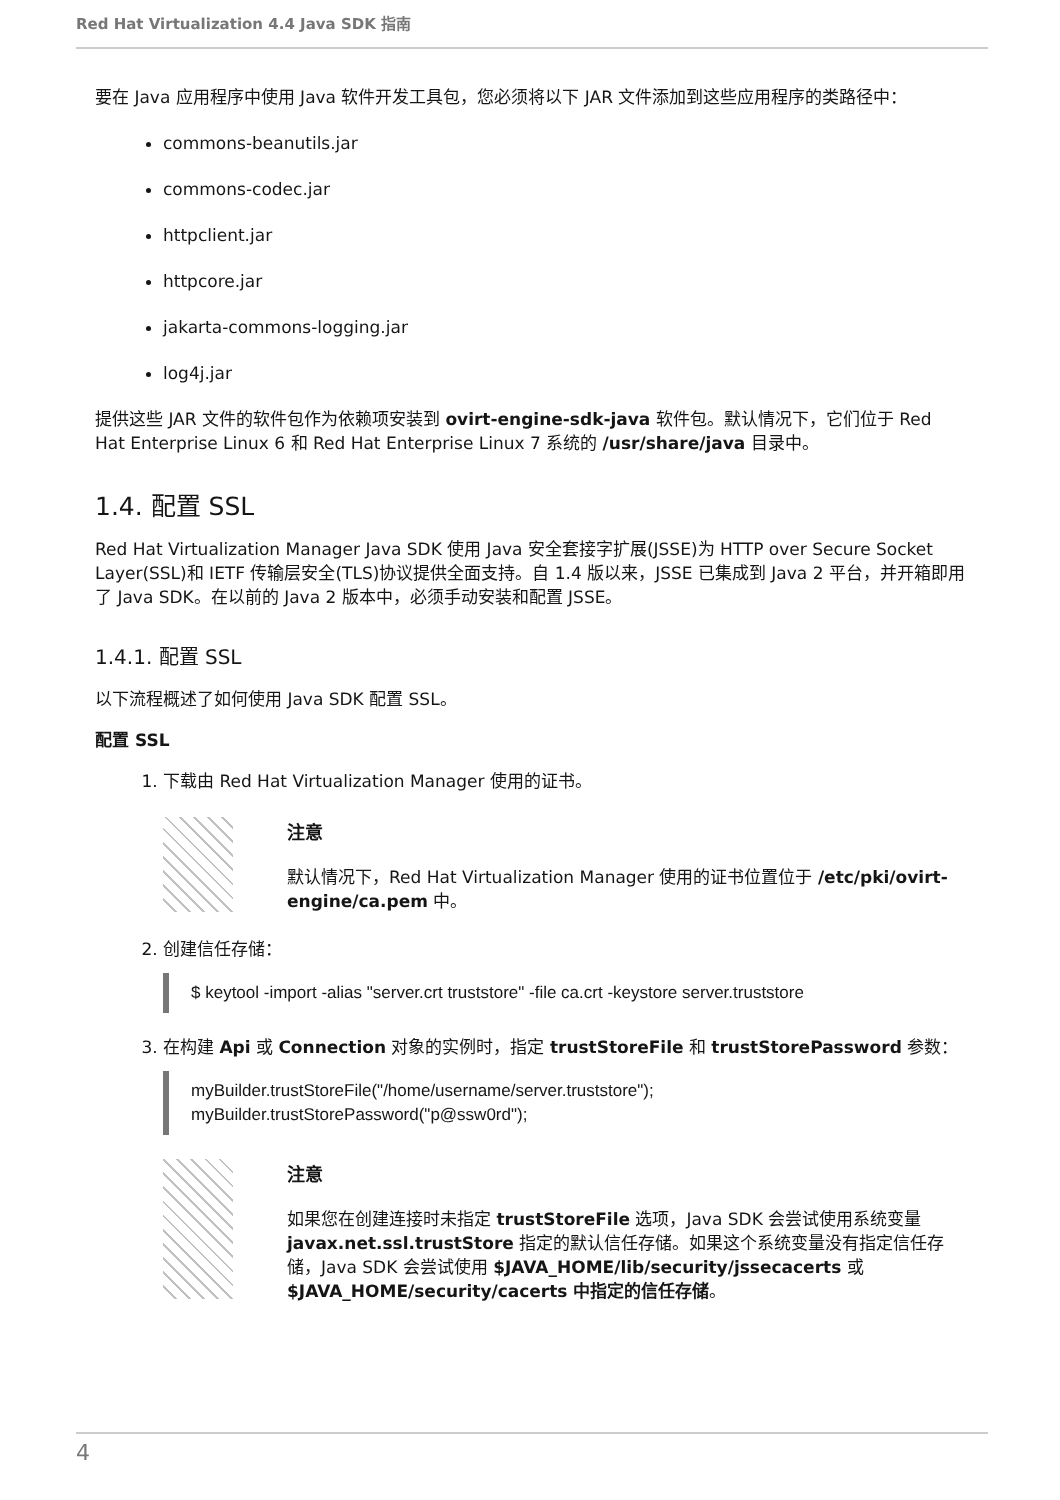Red Hat Virtualization 4.4 Java SDK 指南
要在 Java 应用程序中使用 Java 软件开发工具包，您必须将以下 JAR 文件添加到这些应用程序的类路径中：
commons-beanutils.jar
commons-codec.jar
httpclient.jar
httpcore.jar
jakarta-commons-logging.jar
log4j.jar
提供这些 JAR 文件的软件包作为依赖项安装到 ovirt-engine-sdk-java 软件包。默认情况下，它们位于 Red Hat Enterprise Linux 6 和 Red Hat Enterprise Linux 7 系统的 /usr/share/java 目录中。
1.4. 配置 SSL
Red Hat Virtualization Manager Java SDK 使用 Java 安全套接字扩展(JSSE)为 HTTP over Secure Socket Layer(SSL)和 IETF 传输层安全(TLS)协议提供全面支持。自 1.4 版以来，JSSE 已集成到 Java 2 平台，并开箱即用了 Java SDK。在以前的 Java 2 版本中，必须手动安装和配置 JSSE。
1.4.1. 配置 SSL
以下流程概述了如何使用 Java SDK 配置 SSL。
配置 SSL
1. 下载由 Red Hat Virtualization Manager 使用的证书。
注意
默认情况下，Red Hat Virtualization Manager 使用的证书位置位于 /etc/pki/ovirt-engine/ca.pem 中。
2. 创建信任存储：
$ keytool -import -alias "server.crt truststore" -file ca.crt -keystore server.truststore
3. 在构建 Api 或 Connection 对象的实例时，指定 trustStoreFile 和 trustStorePassword 参数：
myBuilder.trustStoreFile("/home/username/server.truststore");
myBuilder.trustStorePassword("p@ssw0rd");
注意
如果您在创建连接时未指定 trustStoreFile 选项，Java SDK 会尝试使用系统变量 javax.net.ssl.trustStore 指定的默认信任存储。如果这个系统变量没有指定信任存储，Java SDK 会尝试使用 $JAVA_HOME/lib/security/jssecacerts 或 $JAVA_HOME/security/cacerts 中指定的信任存储。
4